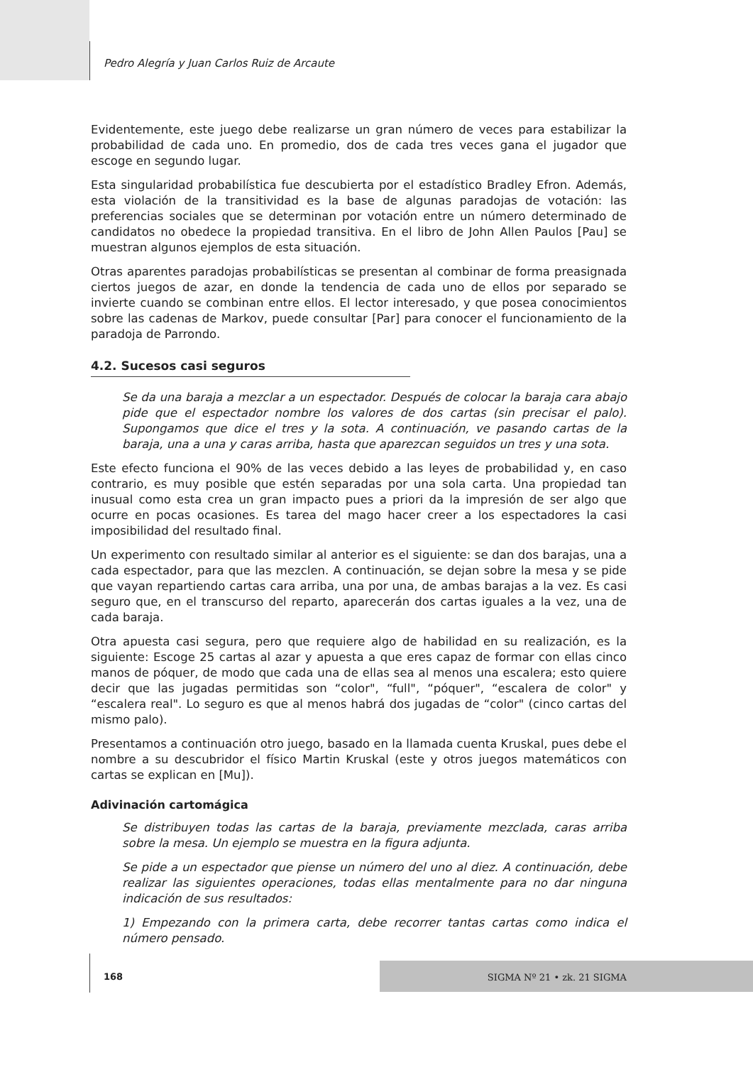Pedro Alegría y Juan Carlos Ruiz de Arcaute
Evidentemente, este juego debe realizarse un gran número de veces para estabilizar la probabilidad de cada uno. En promedio, dos de cada tres veces gana el jugador que escoge en segundo lugar.
Esta singularidad probabilística fue descubierta por el estadístico Bradley Efron. Además, esta violación de la transitividad es la base de algunas paradojas de votación: las preferencias sociales que se determinan por votación entre un número determinado de candidatos no obedece la propiedad transitiva. En el libro de John Allen Paulos [Pau] se muestran algunos ejemplos de esta situación.
Otras aparentes paradojas probabilísticas se presentan al combinar de forma preasignada ciertos juegos de azar, en donde la tendencia de cada uno de ellos por separado se invierte cuando se combinan entre ellos. El lector interesado, y que posea conocimientos sobre las cadenas de Markov, puede consultar [Par] para conocer el funcionamiento de la paradoja de Parrondo.
4.2. Sucesos casi seguros
Se da una baraja a mezclar a un espectador. Después de colocar la baraja cara abajo pide que el espectador nombre los valores de dos cartas (sin precisar el palo). Supongamos que dice el tres y la sota. A continuación, ve pasando cartas de la baraja, una a una y caras arriba, hasta que aparezcan seguidos un tres y una sota.
Este efecto funciona el 90% de las veces debido a las leyes de probabilidad y, en caso contrario, es muy posible que estén separadas por una sola carta. Una propiedad tan inusual como esta crea un gran impacto pues a priori da la impresión de ser algo que ocurre en pocas ocasiones. Es tarea del mago hacer creer a los espectadores la casi imposibilidad del resultado final.
Un experimento con resultado similar al anterior es el siguiente: se dan dos barajas, una a cada espectador, para que las mezclen. A continuación, se dejan sobre la mesa y se pide que vayan repartiendo cartas cara arriba, una por una, de ambas barajas a la vez. Es casi seguro que, en el transcurso del reparto, aparecerán dos cartas iguales a la vez, una de cada baraja.
Otra apuesta casi segura, pero que requiere algo de habilidad en su realización, es la siguiente: Escoge 25 cartas al azar y apuesta a que eres capaz de formar con ellas cinco manos de póquer, de modo que cada una de ellas sea al menos una escalera; esto quiere decir que las jugadas permitidas son “color", “full", “póquer", “escalera de color" y “escalera real". Lo seguro es que al menos habrá dos jugadas de “color" (cinco cartas del mismo palo).
Presentamos a continuación otro juego, basado en la llamada cuenta Kruskal, pues debe el nombre a su descubridor el físico Martin Kruskal (este y otros juegos matemáticos con cartas se explican en [Mu]).
Adivinación cartomágica
Se distribuyen todas las cartas de la baraja, previamente mezclada, caras arriba sobre la mesa. Un ejemplo se muestra en la figura adjunta.
Se pide a un espectador que piense un número del uno al diez. A continuación, debe realizar las siguientes operaciones, todas ellas mentalmente para no dar ninguna indicación de sus resultados:
1) Empezando con la primera carta, debe recorrer tantas cartas como indica el número pensado.
168
SIGMA Nº 21 • zk. 21 SIGMA